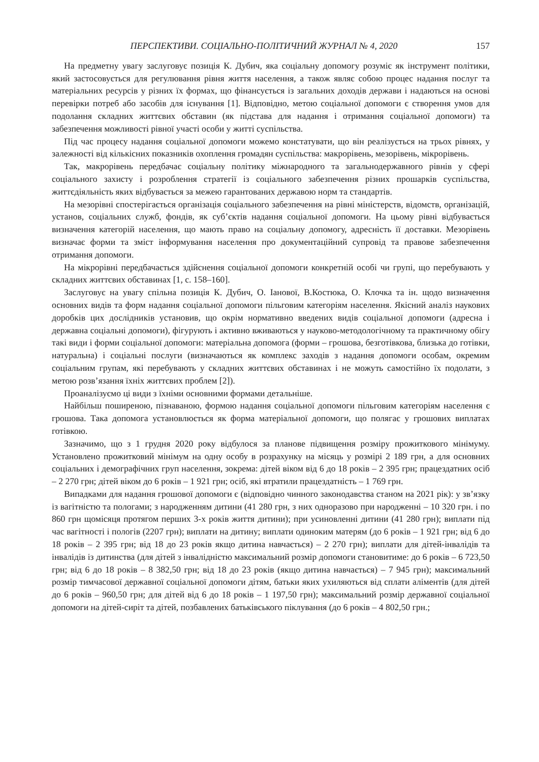ПЕРСПЕКТИВИ. СОЦІАЛЬНО-ПОЛІТИЧНИЙ ЖУРНАЛ № 4, 2020 157
На предметну увагу заслуговує позиція К. Дубич, яка соціальну допомогу розуміє як інструмент політики, який застосовується для регулювання рівня життя населення, а також являє собою процес надання послуг та матеріальних ресурсів у різних їх формах, що фінансується із загальних доходів держави і надаються на основі перевірки потреб або засобів для існування [1]. Відповідно, метою соціальної допомоги є створення умов для подолання складних життєвих обставин (як підстава для надання і отримання соціальної допомоги) та забезпечення можливості рівної участі особи у житті суспільства.
Під час процесу надання соціальної допомоги можемо констатувати, що він реалізується на трьох рівнях, у залежності від кількісних показників охоплення громадян суспільства: макрорівень, мезорівень, мікрорівень.
Так, макрорівень передбачає соціальну політику міжнародного та загальнодержавного рівнів у сфері соціального захисту і розроблення стратегії із соціального забезпечення різних прошарків суспільства, життєдіяльність яких відбувається за межею гарантованих державою норм та стандартів.
На мезорівні спостерігається організація соціального забезпечення на рівні міністерств, відомств, організацій, установ, соціальних служб, фондів, як суб’єктів надання соціальної допомоги. На цьому рівні відбувається визначення категорій населення, що мають право на соціальну допомогу, адресність її доставки. Мезорівень визначає форми та зміст інформування населення про документаційний супровід та правове забезпечення отримання допомоги.
На мікрорівні передбачається здійснення соціальної допомоги конкретній особі чи групі, що перебувають у складних життєвих обставинах [1, с. 158–160].
Заслуговує на увагу спільна позиція К. Дубич, О. Іанової, В.Костюка, О. Клочка та ін. щодо визначення основних видів та форм надання соціальної допомоги пільговим категоріям населення. Якісний аналіз наукових доробків цих дослідників установив, що окрім нормативно введених видів соціальної допомоги (адресна і державна соціальні допомоги), фігурують і активно вживаються у науково-методологічному та практичному обігу такі види і форми соціальної допомоги: матеріальна допомога (форми – грошова, безготівкова, близька до готівки, натуральна) і соціальні послуги (визначаються як комплекс заходів з надання допомоги особам, окремим соціальним групам, які перебувають у складних життєвих обставинах і не можуть самостійно їх подолати, з метою розв’язання їхніх життєвих проблем [2]).
Проаналізуємо ці види з їхніми основними формами детальніше.
Найбільш поширеною, пізнаваною, формою надання соціальної допомоги пільговим категоріям населення є грошова. Така допомога установлюється як форма матеріальної допомоги, що полягає у грошових виплатах готівкою.
Зазначимо, що з 1 грудня 2020 року відбулося за планове підвищення розміру прожиткового мінімуму. Установлено прожитковий мінімум на одну особу в розрахунку на місяць у розмірі 2 189 грн, а для основних соціальних і демографічних груп населення, зокрема: дітей віком від 6 до 18 років – 2 395 грн; працездатних осіб – 2 270 грн; дітей віком до 6 років – 1 921 грн; осіб, які втратили працездатність – 1 769 грн.
Випадками для надання грошової допомоги є (відповідно чинного законодавства станом на 2021 рік): у зв’язку із вагітністю та пологами; з народженням дитини (41 280 грн, з них одноразово при народженні – 10 320 грн. і по 860 грн щомісяця протягом перших 3-х років життя дитини); при усиновленні дитини (41 280 грн); виплати під час вагітності і пологів (2207 грн); виплати на дитину; виплати одиноким матерям (до 6 років – 1 921 грн; від 6 до 18 років – 2 395 грн; від 18 до 23 років якщо дитина навчається) – 2 270 грн); виплати для дітей-інвалідів та інвалідів із дитинства (для дітей з інвалідністю максимальний розмір допомоги становитиме: до 6 років – 6 723,50 грн; від 6 до 18 років – 8 382,50 грн; від 18 до 23 років (якщо дитина навчається) – 7 945 грн); максимальний розмір тимчасової державної соціальної допомоги дітям, батьки яких ухиляються від сплати аліментів (для дітей до 6 років – 960,50 грн; для дітей від 6 до 18 років – 1 197,50 грн); максимальний розмір державної соціальної допомоги на дітей-сиріт та дітей, позбавлених батьківського піклування (до 6 років – 4 802,50 грн.;